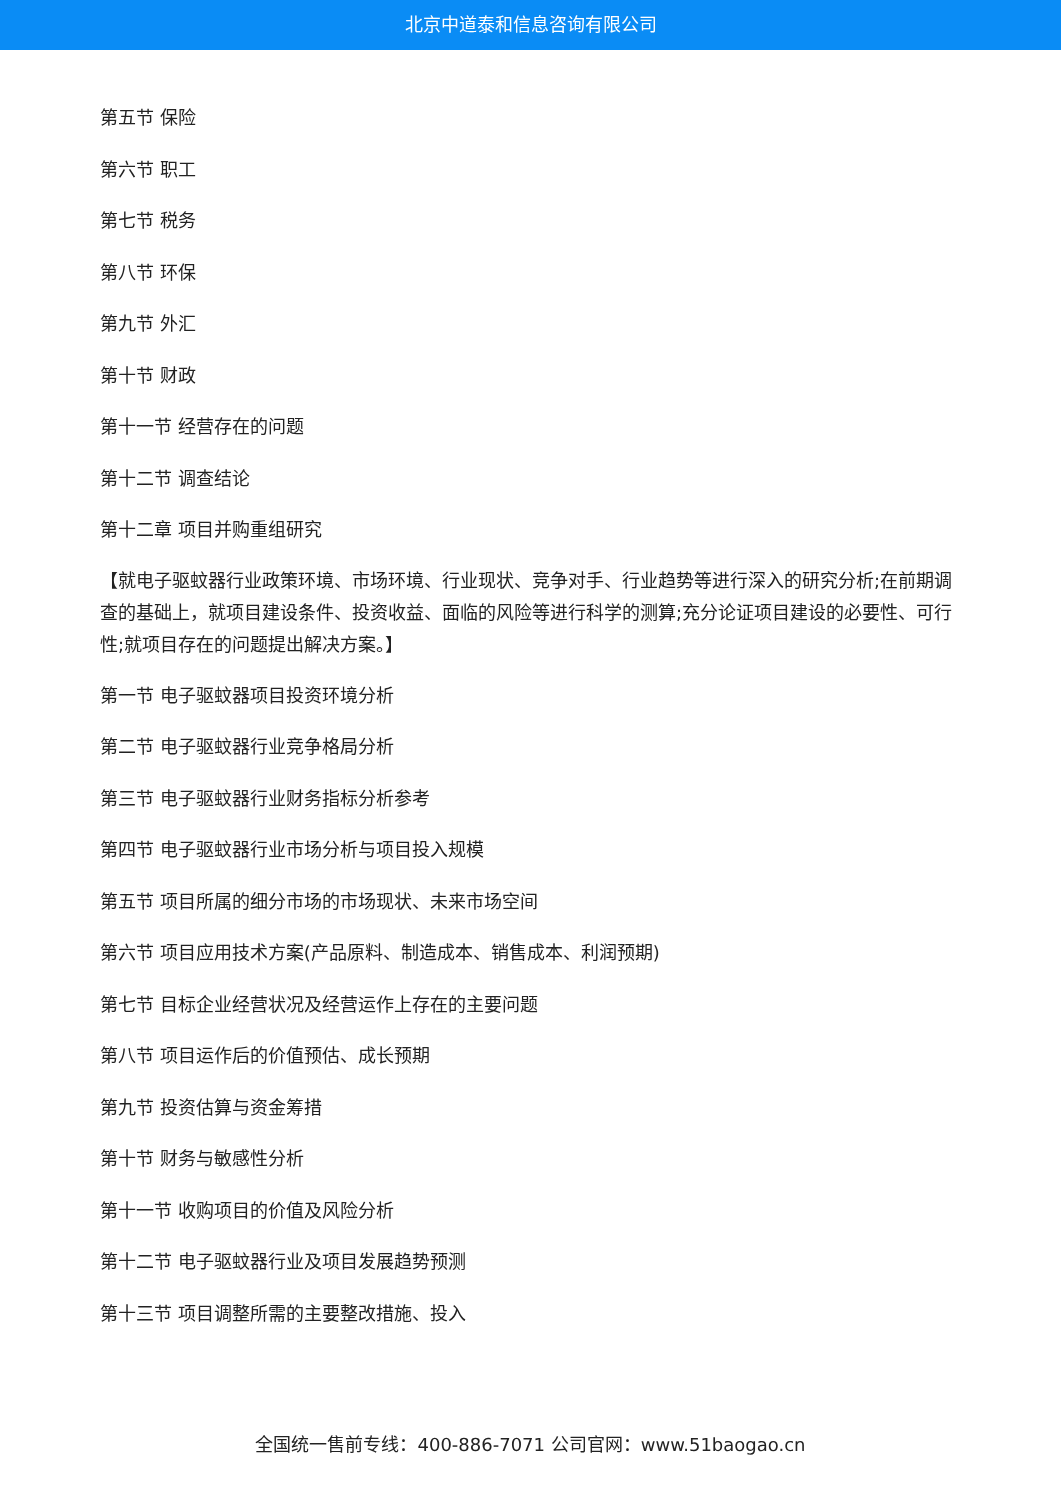北京中道泰和信息咨询有限公司
第五节 保险
第六节 职工
第七节 税务
第八节 环保
第九节 外汇
第十节 财政
第十一节 经营存在的问题
第十二节 调查结论
第十二章 项目并购重组研究
【就电子驱蚊器行业政策环境、市场环境、行业现状、竞争对手、行业趋势等进行深入的研究分析;在前期调查的基础上，就项目建设条件、投资收益、面临的风险等进行科学的测算;充分论证项目建设的必要性、可行性;就项目存在的问题提出解决方案。】
第一节 电子驱蚊器项目投资环境分析
第二节 电子驱蚊器行业竞争格局分析
第三节 电子驱蚊器行业财务指标分析参考
第四节 电子驱蚊器行业市场分析与项目投入规模
第五节 项目所属的细分市场的市场现状、未来市场空间
第六节 项目应用技术方案(产品原料、制造成本、销售成本、利润预期)
第七节 目标企业经营状况及经营运作上存在的主要问题
第八节 项目运作后的价值预估、成长预期
第九节 投资估算与资金筹措
第十节 财务与敏感性分析
第十一节 收购项目的价值及风险分析
第十二节 电子驱蚊器行业及项目发展趋势预测
第十三节 项目调整所需的主要整改措施、投入
全国统一售前专线：400-886-7071 公司官网：www.51baogao.cn